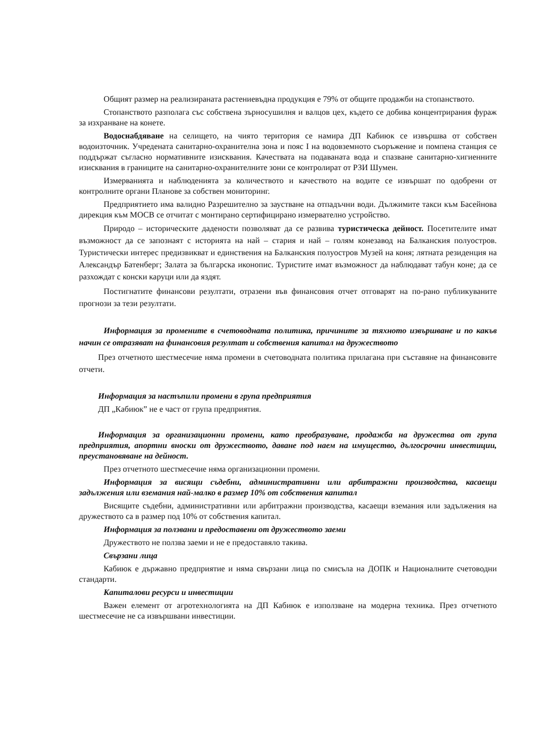Общият размер на реализираната растениевъдна продукция е 79% от общите продажби на стопанството.
Стопанството разполага със собствена зърносушилня и валцов цех, където се добива концентрирания фураж за изхранване на конете.
Водоснабдяване на селището, на чиято територия се намира ДП Кабиюк се извършва от собствен водоизточник. Учредената санитарно-охранителна зона и пояс I на водовземното съоръжение и помпена станция се поддържат съгласно нормативните изисквания. Качествата на подаваната вода и спазване санитарно-хигиенните изисквания в границите на санитарно-охранителните зони се контролират от РЗИ Шумен.
Измерванията и наблюденията за количеството и качеството на водите се извършат по одобрени от контролните органи Планове за собствен мониторинг.
Предприятието има валидно Разрешително за заустване на отпадъчни води. Дължимите такси към Басейнова дирекция към МОСВ се отчитат с монтирано сертифицирано измервателно устройство.
Природо – историческите дадености позволяват да се развива туристическа дейност. Посетителите имат възможност да се запознаят с историята на най – стария и най – голям конезавод на Балканския полуостров. Туристически интерес предизвикват и единствения на Балканския полуостров Музей на коня; лятната резиденция на Александър Батенберг; Залата за българска иконопис. Туристите имат възможност да наблюдават табун коне; да се разхождат с конски каруци или да яздят.
Постигнатите финансови резултати, отразени във финансовия отчет отговарят на по-рано публикуваните прогнози за тези резултати.
Информация за промените в счетоводната политика, причините за тяхното извършване и по какъв начин се отразяват на финансовия резултат и собствения капитал на дружеството
През отчетното шестмесечие няма промени в счетоводната политика прилагана при съставяне на финансовите отчети.
Информация за настъпили промени в група предприятия
ДП „Кабиюк” не е част от група предприятия.
Информация за организационни промени, като преобразуване, продажба на дружества от група предприятия, апортни вноски от дружеството, даване под наем на имущество, дългосрочни инвестиции, преустановяване на дейност.
През отчетното шестмесечие няма организационни промени.
Информация за висящи съдебни, административни или арбитражни производства, касаещи задължения или вземания най-малко в размер 10% от собствения капитал
Висящите съдебни, административни или арбитражни производства, касаещи вземания или задължения на дружеството са в размер под 10% от собствения капитал.
Информация за ползвани и предоставени от дружеството заеми
Дружеството не ползва заеми и не е предоставяло такива.
Свързани лица
Кабиюк е държавно предприятие и няма свързани лица по смисъла на ДОПК и Националните счетоводни стандарти.
Капиталови ресурси и инвестиции
Важен елемент от агротехнологията на ДП Кабиюк е използване на модерна техника. През отчетното шестмесечие не са извършвани инвестиции.